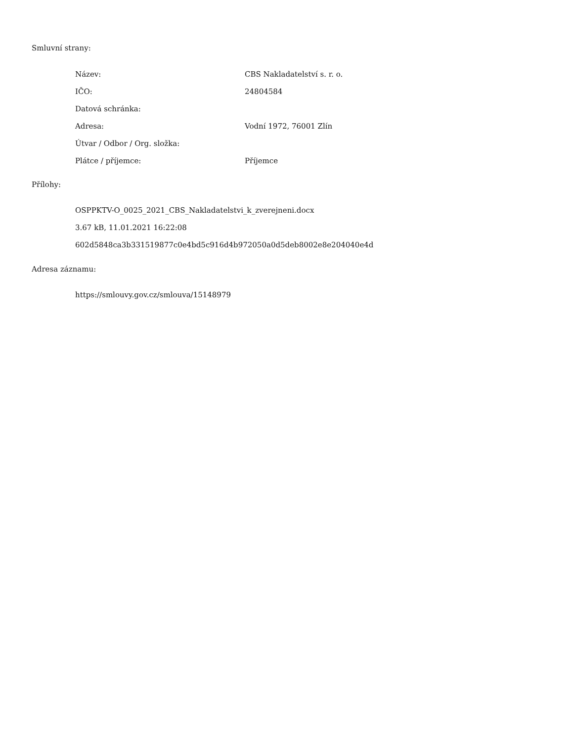Smluvní strany:
| Název: | CBS Nakladatelství s. r. o. |
| IČO: | 24804584 |
| Datová schránka: | |
| Adresa: | Vodní 1972, 76001 Zlín |
| Útvar / Odbor / Org. složka: | |
| Plátce / příjemce: | Příjemce |
Přílohy:
OSPPKTV-O_0025_2021_CBS_Nakladatelstvi_k_zverejneni.docx
3.67 kB, 11.01.2021 16:22:08
602d5848ca3b331519877c0e4bd5c916d4b972050a0d5deb8002e8e204040e4d
Adresa záznamu:
https://smlouvy.gov.cz/smlouva/15148979